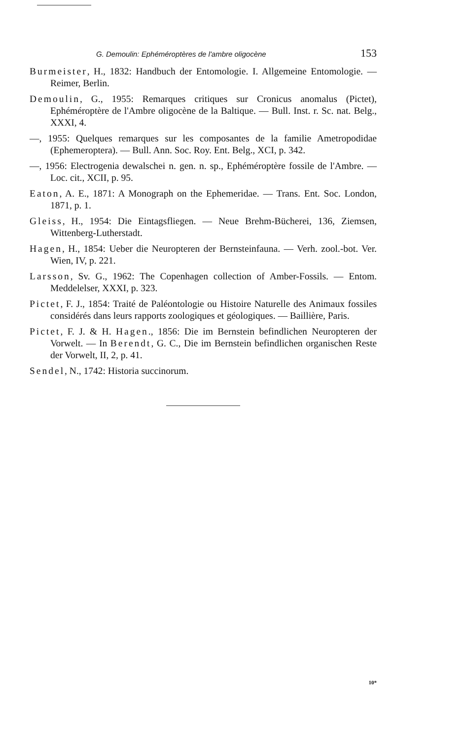G. Demoulin: Ephéméroptères de l'ambre oligocène 153
Burmeister, H., 1832: Handbuch der Entomologie. I. Allgemeine Entomologie. — Reimer, Berlin.
Demoulin, G., 1955: Remarques critiques sur Cronicus anomalus (Pictet), Ephéméroptère de l'Ambre oligocène de la Baltique. — Bull. Inst. r. Sc. nat. Belg., XXXI, 4.
—, 1955: Quelques remarques sur les composantes de la familie Ametropodidae (Ephemeroptera). — Bull. Ann. Soc. Roy. Ent. Belg., XCI, p. 342.
—, 1956: Electrogenia dewalschei n. gen. n. sp., Ephéméroptère fossile de l'Ambre. — Loc. cit., XCII, p. 95.
Eaton, A. E., 1871: A Monograph on the Ephemeridae. — Trans. Ent. Soc. London, 1871, p. 1.
Gleiss, H., 1954: Die Eintagsfliegen. — Neue Brehm-Bücherei, 136, Ziemsen, Wittenberg-Lutherstadt.
Hagen, H., 1854: Ueber die Neuropteren der Bernsteinfauna. — Verh. zool.-bot. Ver. Wien, IV, p. 221.
Larsson, Sv. G., 1962: The Copenhagen collection of Amber-Fossils. — Entom. Meddelelser, XXXI, p. 323.
Pictet, F. J., 1854: Traité de Paléontologie ou Histoire Naturelle des Animaux fossiles considérés dans leurs rapports zoologiques et géologiques. — Baillière, Paris.
Pictet, F. J. & H. Hagen., 1856: Die im Bernstein befindlichen Neuropteren der Vorwelt. — In Berendt, G. C., Die im Bernstein befindlichen organischen Reste der Vorwelt, II, 2, p. 41.
Sendel, N., 1742: Historia succinorum.
10*